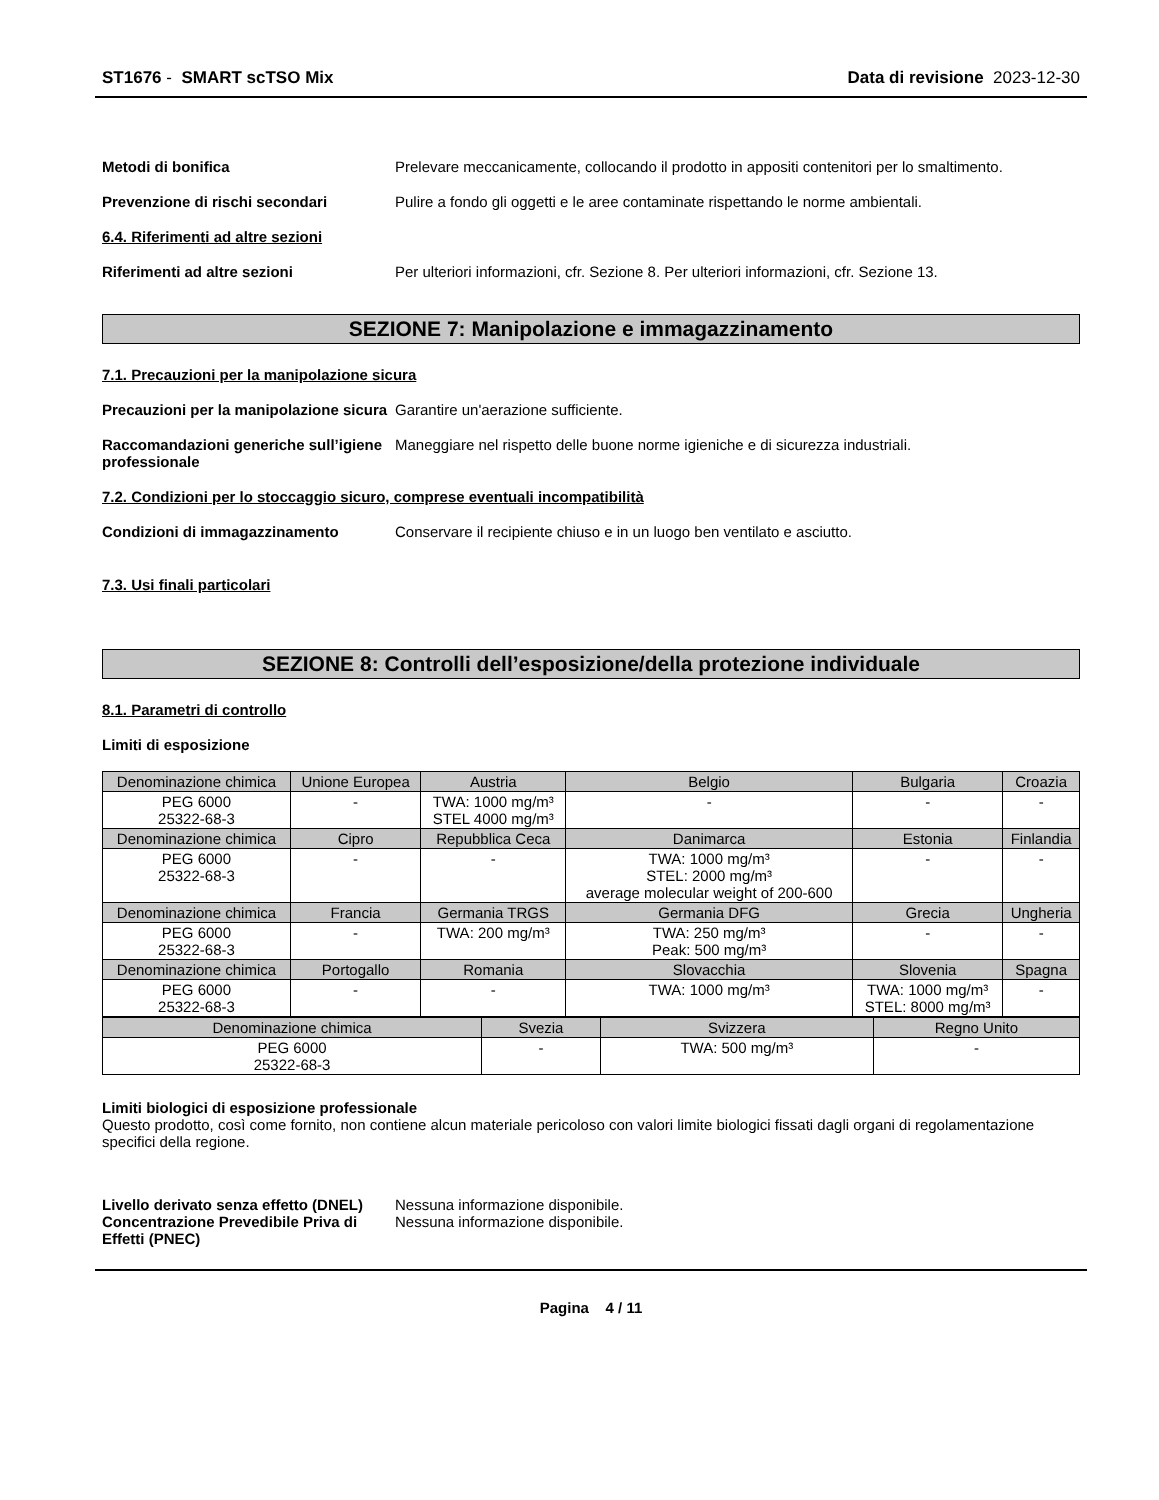ST1676 - SMART scTSO Mix Data di revisione 2023-12-30
Metodi di bonifica Prelevare meccanicamente, collocando il prodotto in appositi contenitori per lo smaltimento.
Prevenzione di rischi secondari Pulire a fondo gli oggetti e le aree contaminate rispettando le norme ambientali.
6.4. Riferimenti ad altre sezioni
Riferimenti ad altre sezioni Per ulteriori informazioni, cfr. Sezione 8. Per ulteriori informazioni, cfr. Sezione 13.
SEZIONE 7: Manipolazione e immagazzinamento
7.1. Precauzioni per la manipolazione sicura
Precauzioni per la manipolazione sicura
Garantire un'aerazione sufficiente.
Raccomandazioni generiche sull’igiene professionale
Maneggiare nel rispetto delle buone norme igieniche e di sicurezza industriali.
7.2. Condizioni per lo stoccaggio sicuro, comprese eventuali incompatibilità
Condizioni di immagazzinamento Conservare il recipiente chiuso e in un luogo ben ventilato e asciutto.
7.3. Usi finali particolari
SEZIONE 8: Controlli dell’esposizione/della protezione individuale
8.1. Parametri di controllo
Limiti di esposizione
| Denominazione chimica | Unione Europea | Austria | Belgio | Bulgaria | Croazia |
| --- | --- | --- | --- | --- | --- |
| PEG 6000 25322-68-3 | - | TWA: 1000 mg/m³ STEL 4000 mg/m³ | - | - | - |
| Denominazione chimica | Cipro | Repubblica Ceca | Danimarca | Estonia | Finlandia |
| PEG 6000 25322-68-3 | - | - | TWA: 1000 mg/m³ STEL: 2000 mg/m³ average molecular weight of 200-600 | - | - |
| Denominazione chimica | Francia | Germania TRGS | Germania DFG | Grecia | Ungheria |
| PEG 6000 25322-68-3 | - | TWA: 200 mg/m³ | TWA: 250 mg/m³ Peak: 500 mg/m³ | - | - |
| Denominazione chimica | Portogallo | Romania | Slovacchia | Slovenia | Spagna |
| PEG 6000 25322-68-3 | - | - | TWA: 1000 mg/m³ | TWA: 1000 mg/m³ STEL: 8000 mg/m³ | - |
| Denominazione chimica | Svezia | Svizzera | Regno Unito |
| --- | --- | --- | --- |
| PEG 6000 25322-68-3 | - | TWA: 500 mg/m³ | - |
Limiti biologici di esposizione professionale
Questo prodotto, così come fornito, non contiene alcun materiale pericoloso con valori limite biologici fissati dagli organi di regolamentazione specifici della regione.
Livello derivato senza effetto (DNEL)
Nessuna informazione disponibile.
Concentrazione Prevedibile Priva di Effetti (PNEC)
Nessuna informazione disponibile.
Pagina 4 / 11